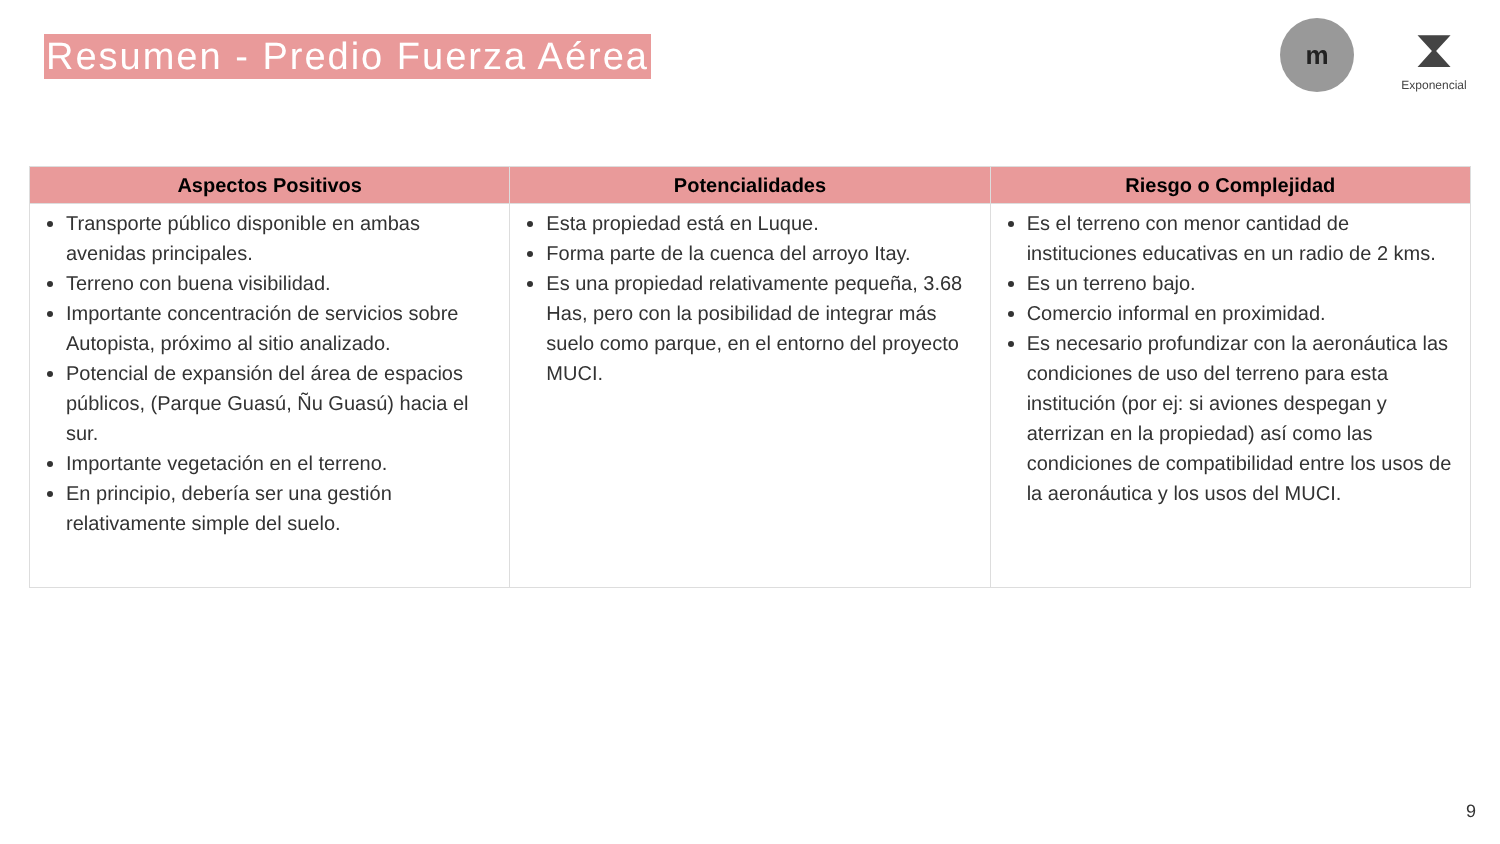Resumen - Predio Fuerza Aérea
m
⧗
Exponencial
| Aspectos Positivos | Potencialidades | Riesgo o Complejidad |
| --- | --- | --- |
| Transporte público disponible en ambas avenidas principales. Terreno con buena visibilidad. Importante concentración de servicios sobre Autopista, próximo al sitio analizado. Potencial de expansión del área de espacios públicos, (Parque Guasú, Ñu Guasú) hacia el sur. Importante vegetación en el terreno. En principio, debería ser una gestión relativamente simple del suelo. | Esta propiedad está en Luque. Forma parte de la cuenca del arroyo Itay. Es una propiedad relativamente pequeña, 3.68 Has, pero con la posibilidad de integrar más suelo como parque, en el entorno del proyecto MUCI. | Es el terreno con menor cantidad de instituciones educativas en un radio de 2 kms. Es un terreno bajo. Comercio informal en proximidad. Es necesario profundizar con la aeronáutica las condiciones de uso del terreno para esta institución (por ej: si aviones despegan y aterrizan en la propiedad) así como las condiciones de compatibilidad entre los usos de la aeronáutica y los usos del MUCI. |
9